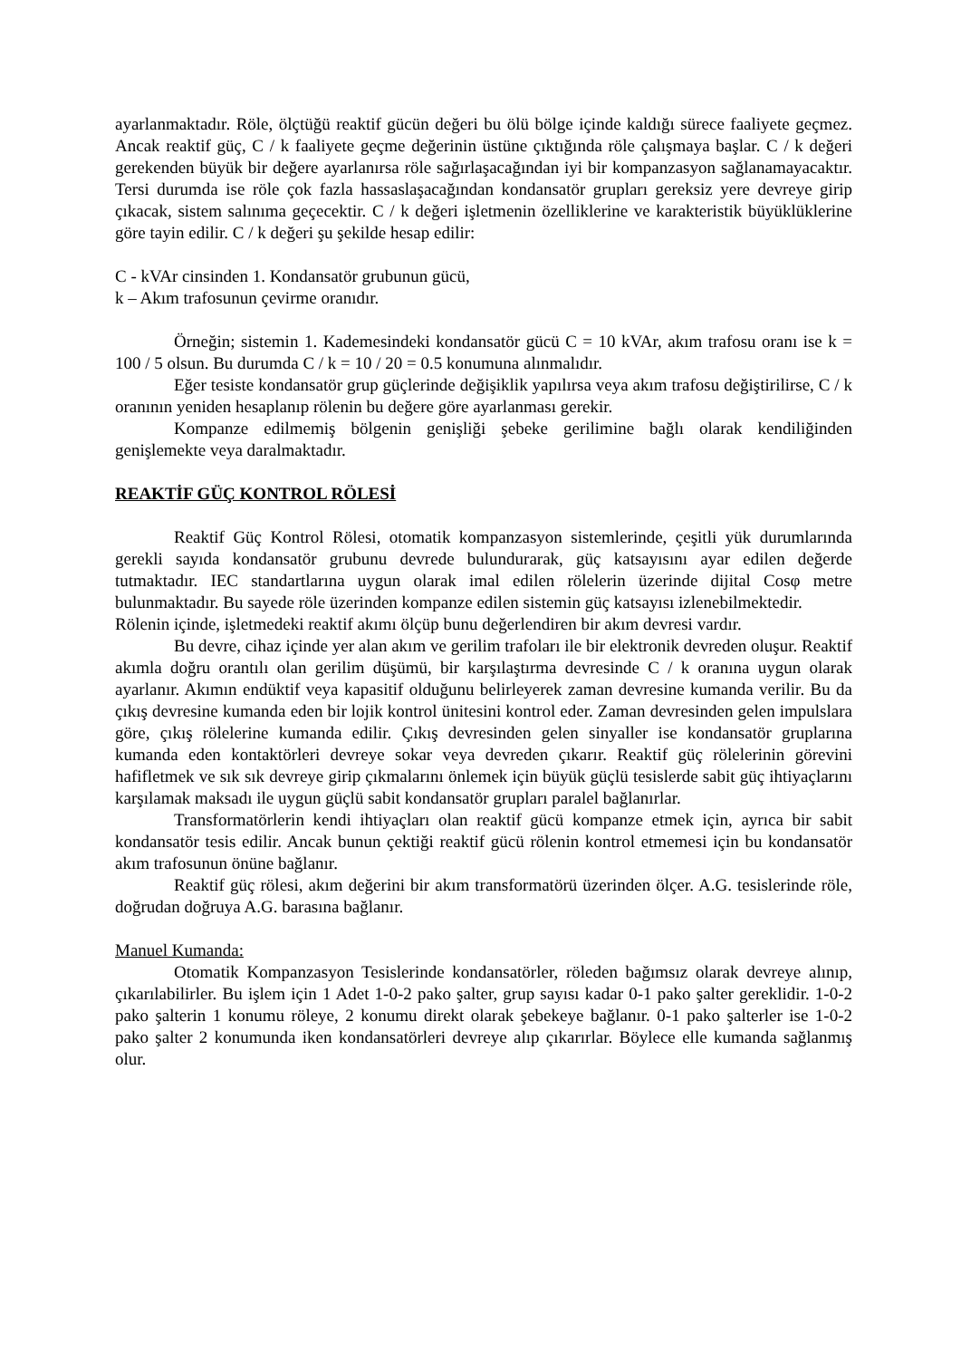ayarlanmaktadır. Röle, ölçtüğü reaktif gücün değeri bu ölü bölge içinde kaldığı sürece faaliyete geçmez. Ancak reaktif güç, C / k faaliyete geçme değerinin üstüne çıktığında röle çalışmaya başlar. C / k değeri gerekenden büyük bir değere ayarlanırsa röle sağırlaşacağından iyi bir kompanzasyon sağlanamayacaktır. Tersi durumda ise röle çok fazla hassaslaşacağından kondansatör grupları gereksiz yere devreye girip çıkacak, sistem salınıma geçecektir. C / k değeri işletmenin özelliklerine ve karakteristik büyüklüklerine göre tayin edilir. C / k değeri şu şekilde hesap edilir:
C - kVAr cinsinden 1. Kondansatör grubunun gücü,
k – Akım trafosunun çevirme oranıdır.
Örneğin; sistemin 1. Kademesindeki kondansatör gücü C = 10 kVAr, akım trafosu oranı ise k = 100 / 5 olsun. Bu durumda C / k = 10 / 20 = 0.5 konumuna alınmalıdır.
Eğer tesiste kondansatör grup güçlerinde değişiklik yapılırsa veya akım trafosu değiştirilirse, C / k oranının yeniden hesaplanıp rölenin bu değere göre ayarlanması gerekir.
Kompanze edilmemiş bölgenin genişliği şebeke gerilimine bağlı olarak kendiliğinden genişlemekte veya daralmaktadır.
REAKTİF GÜÇ KONTROL RÖLESİ
Reaktif Güç Kontrol Rölesi, otomatik kompanzasyon sistemlerinde, çeşitli yük durumlarında gerekli sayıda kondansatör grubunu devrede bulundurarak, güç katsayısını ayar edilen değerde tutmaktadır. IEC standartlarına uygun olarak imal edilen rölelerin üzerinde dijital Cosφ metre bulunmaktadır. Bu sayede röle üzerinden kompanze edilen sistemin güç katsayısı izlenebilmektedir.
Rölenin içinde, işletmedeki reaktif akımı ölçüp bunu değerlendiren bir akım devresi vardır.
Bu devre, cihaz içinde yer alan akım ve gerilim trafoları ile bir elektronik devreden oluşur. Reaktif akımla doğru orantılı olan gerilim düşümü, bir karşılaştırma devresinde C / k oranına uygun olarak ayarlanır. Akımın endüktif veya kapasitif olduğunu belirleyerek zaman devresine kumanda verilir. Bu da çıkış devresine kumanda eden bir lojik kontrol ünitesini kontrol eder. Zaman devresinden gelen impulslara göre, çıkış rölelerine kumanda edilir. Çıkış devresinden gelen sinyaller ise kondansatör gruplarına kumanda eden kontaktörleri devreye sokar veya devreden çıkarır. Reaktif güç rölelerinin görevini hafifletmek ve sık sık devreye girip çıkmalarını önlemek için büyük güçlü tesislerde sabit güç ihtiyaçlarını karşılamak maksadı ile uygun güçlü sabit kondansatör grupları paralel bağlanırlar.
Transformatörlerin kendi ihtiyaçları olan reaktif gücü kompanze etmek için, ayrıca bir sabit kondansatör tesis edilir. Ancak bunun çektiği reaktif gücü rölenin kontrol etmemesi için bu kondansatör akım trafosunun önüne bağlanır.
Reaktif güç rölesi, akım değerini bir akım transformatörü üzerinden ölçer. A.G. tesislerinde röle, doğrudan doğruya A.G. barasına bağlanır.
Manuel Kumanda:
Otomatik Kompanzasyon Tesislerinde kondansatörler, röleden bağımsız olarak devreye alınıp, çıkarılabilirler. Bu işlem için 1 Adet 1-0-2 pako şalter, grup sayısı kadar 0-1 pako şalter gereklidir. 1-0-2 pako şalterin 1 konumu röleye, 2 konumu direkt olarak şebekeye bağlanır. 0-1 pako şalterler ise 1-0-2 pako şalter 2 konumunda iken kondansatörleri devreye alıp çıkarırlar. Böylece elle kumanda sağlanmış olur.